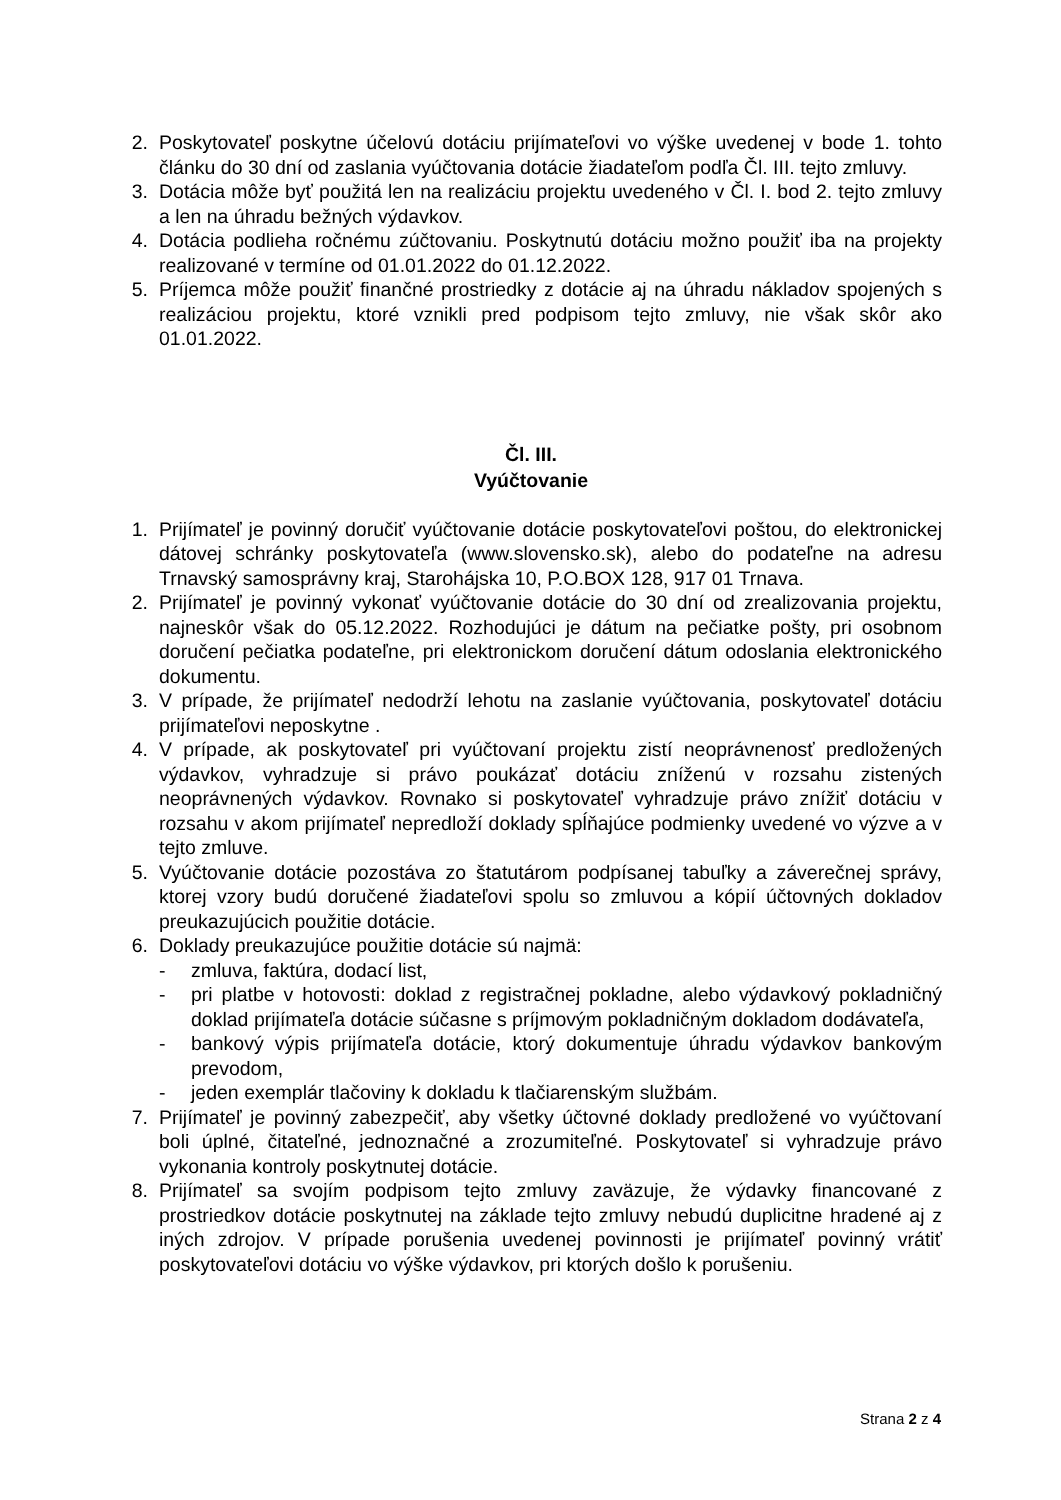2. Poskytovateľ poskytne účelovú dotáciu prijímateľovi vo výške uvedenej v bode 1. tohto článku do 30 dní od zaslania vyúčtovania dotácie žiadateľom podľa Čl. III. tejto zmluvy.
3. Dotácia môže byť použitá len na realizáciu projektu uvedeného v Čl. I. bod 2. tejto zmluvy a len na úhradu bežných výdavkov.
4. Dotácia podlieha ročnému zúčtovaniu. Poskytnutú dotáciu možno použiť iba na projekty realizované v termíne od 01.01.2022 do 01.12.2022.
5. Príjemca môže použiť finančné prostriedky z dotácie aj na úhradu nákladov spojených s realizáciou projektu, ktoré vznikli pred podpisom tejto zmluvy, nie však skôr ako 01.01.2022.
Čl. III.
Vyúčtovanie
1. Prijímateľ je povinný doručiť vyúčtovanie dotácie poskytovateľovi poštou, do elektronickej dátovej schránky poskytovateľa (www.slovensko.sk), alebo do podateľne na adresu Trnavský samosprávny kraj, Starohájska 10, P.O.BOX 128, 917 01 Trnava.
2. Prijímateľ je povinný vykonať vyúčtovanie dotácie do 30 dní od zrealizovania projektu, najneskôr však do 05.12.2022. Rozhodujúci je dátum na pečiatke pošty, pri osobnom doručení pečiatka podateľne, pri elektronickom doručení dátum odoslania elektronického dokumentu.
3. V prípade, že prijímateľ nedodrží lehotu na zaslanie vyúčtovania, poskytovateľ dotáciu prijímateľovi neposkytne .
4. V prípade, ak poskytovateľ pri vyúčtovaní projektu zistí neoprávnenosť predložených výdavkov, vyhradzuje si právo poukázať dotáciu zníženú v rozsahu zistených neoprávnených výdavkov. Rovnako si poskytovateľ vyhradzuje právo znížiť dotáciu v rozsahu v akom prijímateľ nepredloží doklady spĺňajúce podmienky uvedené vo výzve a v tejto zmluve.
5. Vyúčtovanie dotácie pozostáva zo štatutárom podpísanej tabuľky a záverečnej správy, ktorej vzory budú doručené žiadateľovi spolu so zmluvou a kópií účtovných dokladov preukazujúcich použitie dotácie.
6. Doklady preukazujúce použitie dotácie sú najmä:
- zmluva, faktúra, dodací list,
- pri platbe v hotovosti: doklad z registračnej pokladne, alebo výdavkový pokladničný doklad prijímateľa dotácie súčasne s príjmovým pokladničným dokladom dodávateľa,
- bankový výpis prijímateľa dotácie, ktorý dokumentuje úhradu výdavkov bankovým prevodom,
- jeden exemplár tlačoviny k dokladu k tlačiarenským službám.
7. Prijímateľ je povinný zabezpečiť, aby všetky účtovné doklady predložené vo vyúčtovaní boli úplné, čitateľné, jednoznačné a zrozumiteľné. Poskytovateľ si vyhradzuje právo vykonania kontroly poskytnutej dotácie.
8. Prijímateľ sa svojím podpisom tejto zmluvy zaväzuje, že výdavky financované z prostriedkov dotácie poskytnutej na základe tejto zmluvy nebudú duplicitne hradené aj z iných zdrojov. V prípade porušenia uvedenej povinnosti je prijímateľ povinný vrátiť poskytovateľovi dotáciu vo výške výdavkov, pri ktorých došlo k porušeniu.
Strana 2 z 4